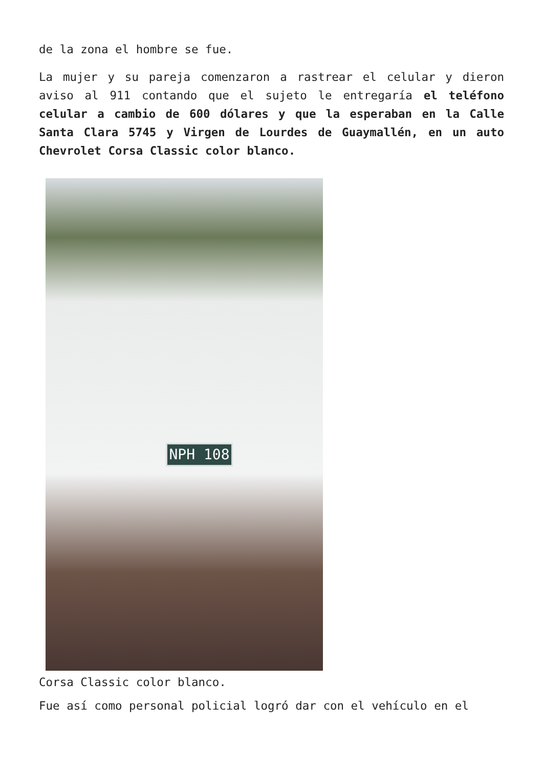de la zona el hombre se fue.
La mujer y su pareja comenzaron a rastrear el celular y dieron aviso al 911 contando que el sujeto le entregaría el teléfono celular a cambio de 600 dólares y que la esperaban en la Calle Santa Clara 5745 y Virgen de Lourdes de Guaymallén, en un auto Chevrolet Corsa Classic color blanco.
NPH 108
Corsa Classic color blanco.
Fue así como personal policial logró dar con el vehículo en el